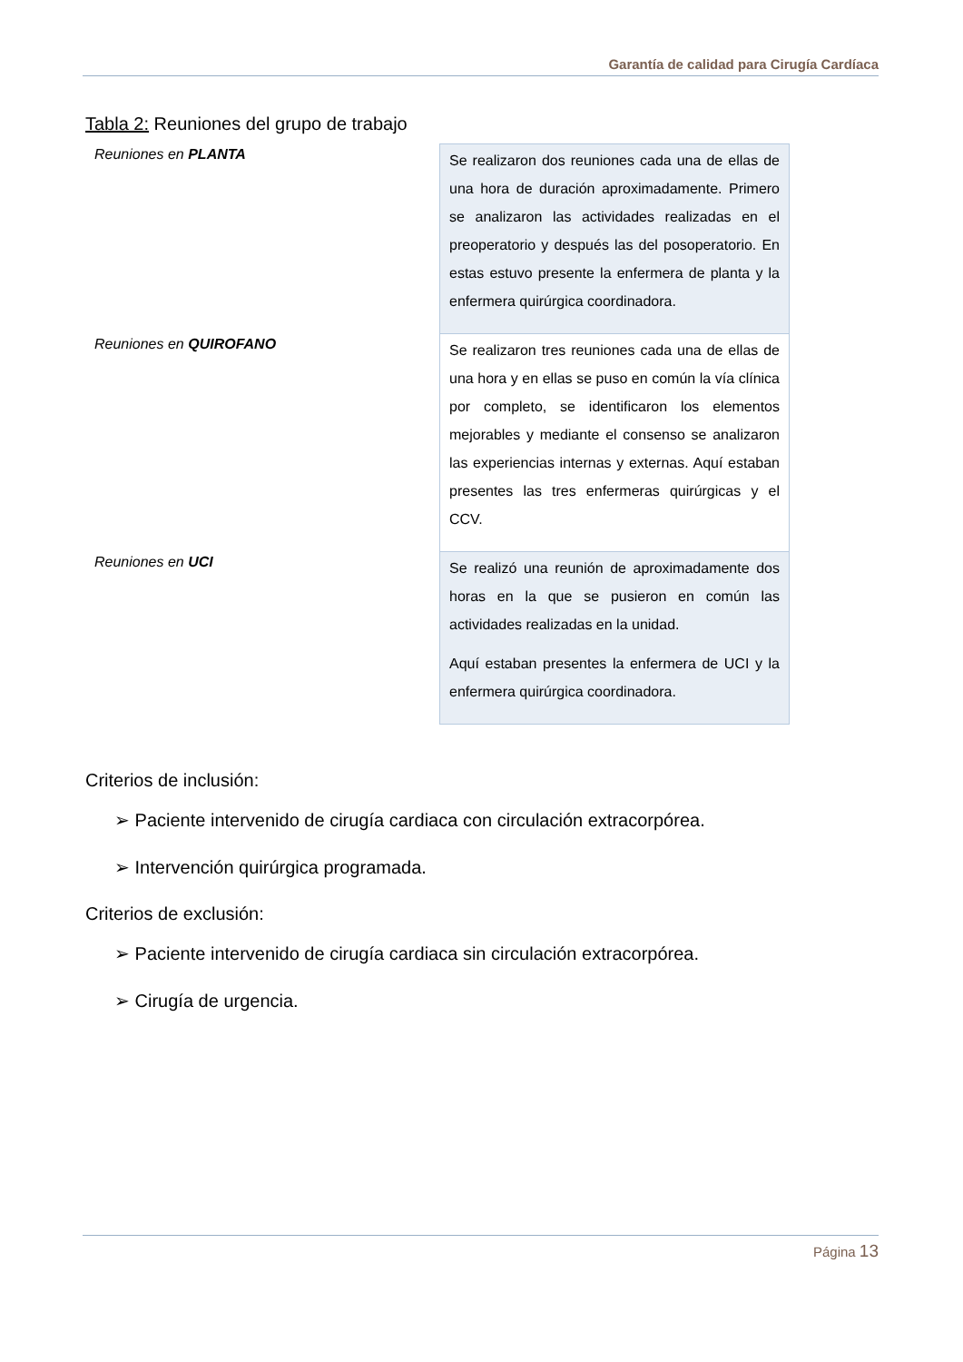Garantía de calidad para Cirugía Cardíaca
Tabla 2: Reuniones del grupo de trabajo
| Reuniones en PLANTA | Se realizaron dos reuniones cada una de ellas de una hora de duración aproximadamente. Primero se analizaron las actividades realizadas en el preoperatorio y después las del posoperatorio. En estas estuvo presente la enfermera de planta y la enfermera quirúrgica coordinadora. |
| Reuniones en QUIROFANO | Se realizaron tres reuniones cada una de ellas de una hora y en ellas se puso en común la vía clínica por completo, se identificaron los elementos mejorables y mediante el consenso se analizaron las experiencias internas y externas. Aquí estaban presentes las tres enfermeras quirúrgicas y el CCV. |
| Reuniones en UCI | Se realizó una reunión de aproximadamente dos horas en la que se pusieron en común las actividades realizadas en la unidad. Aquí estaban presentes la enfermera de UCI y la enfermera quirúrgica coordinadora. |
Criterios de inclusión:
➢ Paciente intervenido de cirugía cardiaca con circulación extracorpórea.
➢ Intervención quirúrgica programada.
Criterios de exclusión:
➢ Paciente intervenido de cirugía cardiaca sin circulación extracorpórea.
➢ Cirugía de urgencia.
Página 13